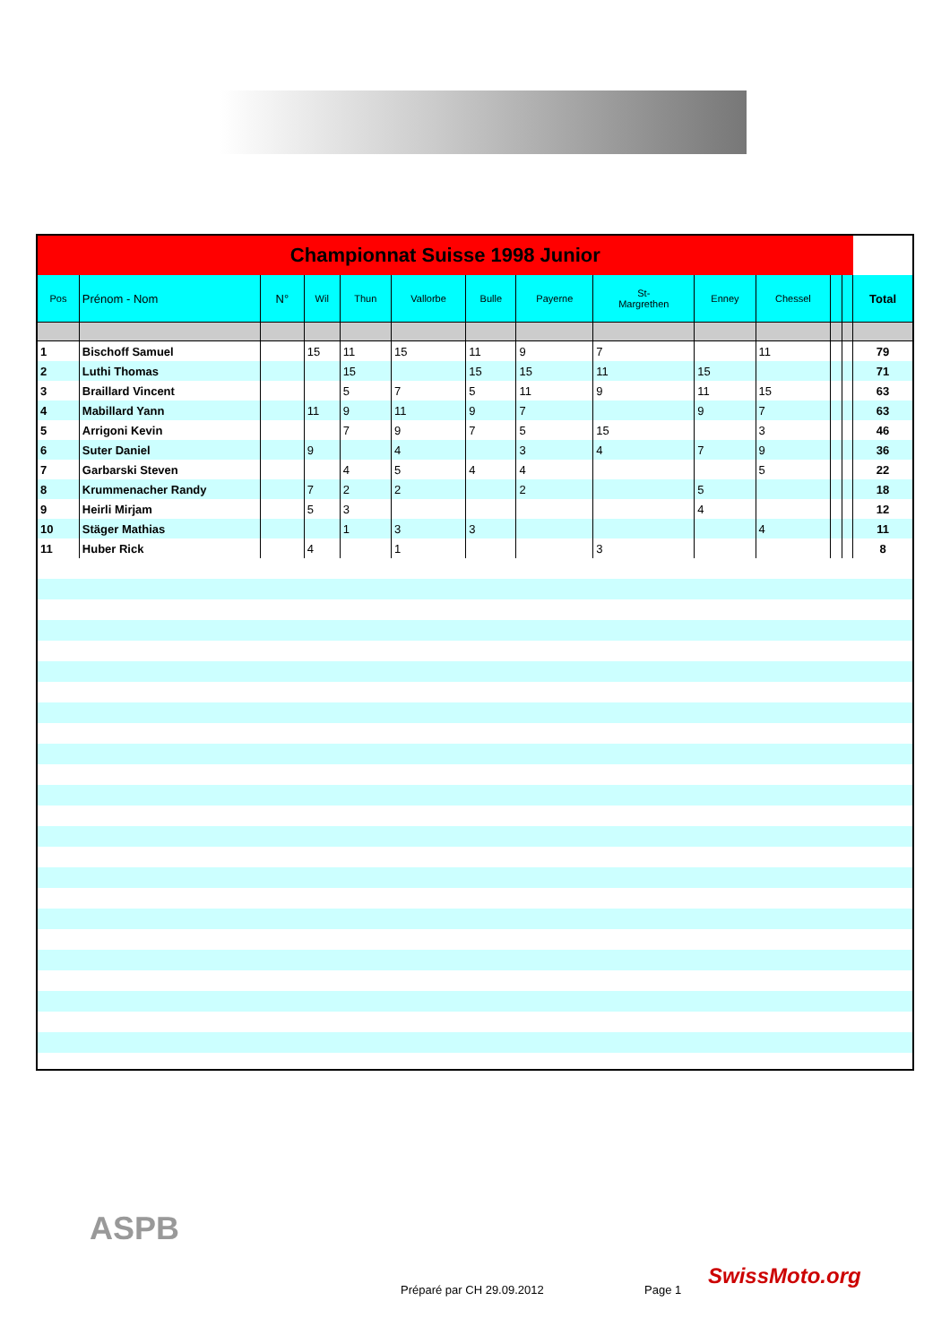| Championnat Suisse 1998 Junior | | | | | | | | | | | | | |
| Pos | Prénom - Nom | N° | Wil | Thun | Vallorbe | Bulle | Payerne | St- Margrethen | Enney | Chessel | | | Total |
| 1 | Bischoff Samuel | | 15 | 11 | 15 | 11 | 9 | 7 | | 11 | | | 79 |
| 2 | Luthi Thomas | | | 15 | | 15 | 15 | 11 | 15 | | | | 71 |
| 3 | Braillard Vincent | | | 5 | 7 | 5 | 11 | 9 | 11 | 15 | | | 63 |
| 4 | Mabillard Yann | | 11 | 9 | 11 | 9 | 7 | | 9 | 7 | | | 63 |
| 5 | Arrigoni Kevin | | | 7 | 9 | 7 | 5 | 15 | | 3 | | | 46 |
| 6 | Suter Daniel | | 9 | | 4 | | 3 | 4 | 7 | 9 | | | 36 |
| 7 | Garbarski Steven | | | 4 | 5 | 4 | 4 | | | 5 | | | 22 |
| 8 | Krummenacher Randy | | 7 | 2 | 2 | | 2 | | 5 | | | | 18 |
| 9 | Heirli Mirjam | | 5 | 3 | | | | | 4 | | | | 12 |
| 10 | Stäger Mathias | | | 1 | 3 | 3 | | | | 4 | | | 11 |
| 11 | Huber Rick | | 4 | | 1 | | | 3 | | | | | 8 |
ASPB
Préparé par CH 29.09.2012 Page 1
SwissMoto.org